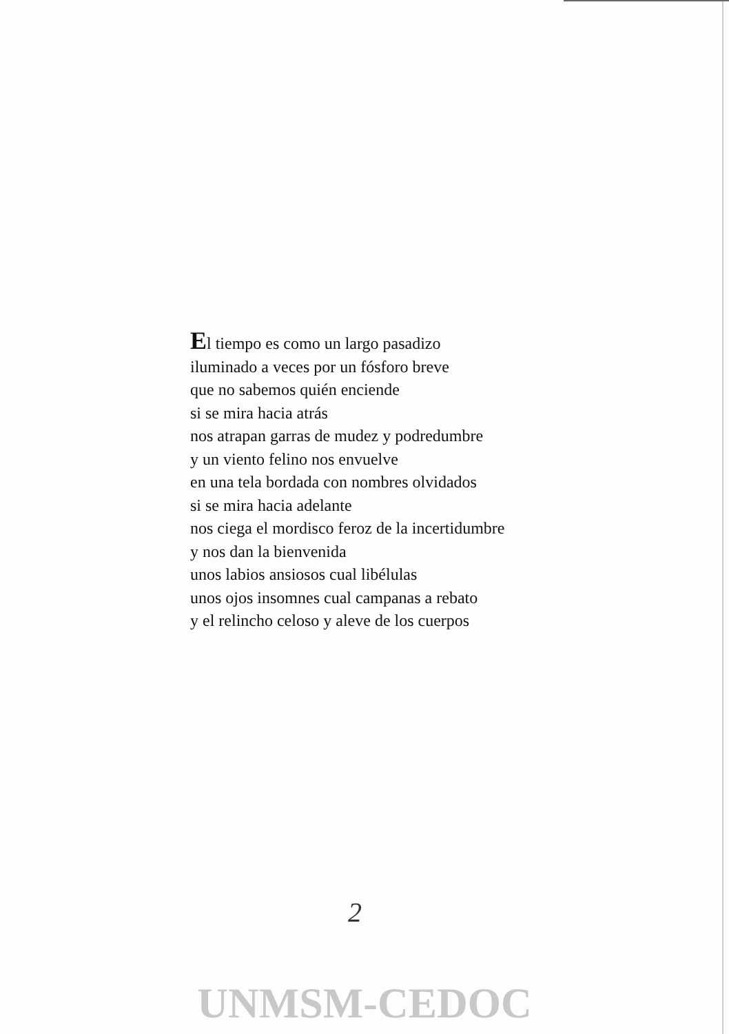El tiempo es como un largo pasadizo
iluminado a veces por un fósforo breve
que no sabemos quién enciende
si se mira hacia atrás
nos atrapan garras de mudez y podredumbre
y un viento felino nos envuelve
en una tela bordada con nombres olvidados
si se mira hacia adelante
nos ciega el mordisco feroz de la incertidumbre
y nos dan la bienvenida
unos labios ansiosos cual libélulas
unos ojos insomnes cual campanas a rebato
y el relincho celoso y aleve de los cuerpos
2
UNMSM-CEDOC